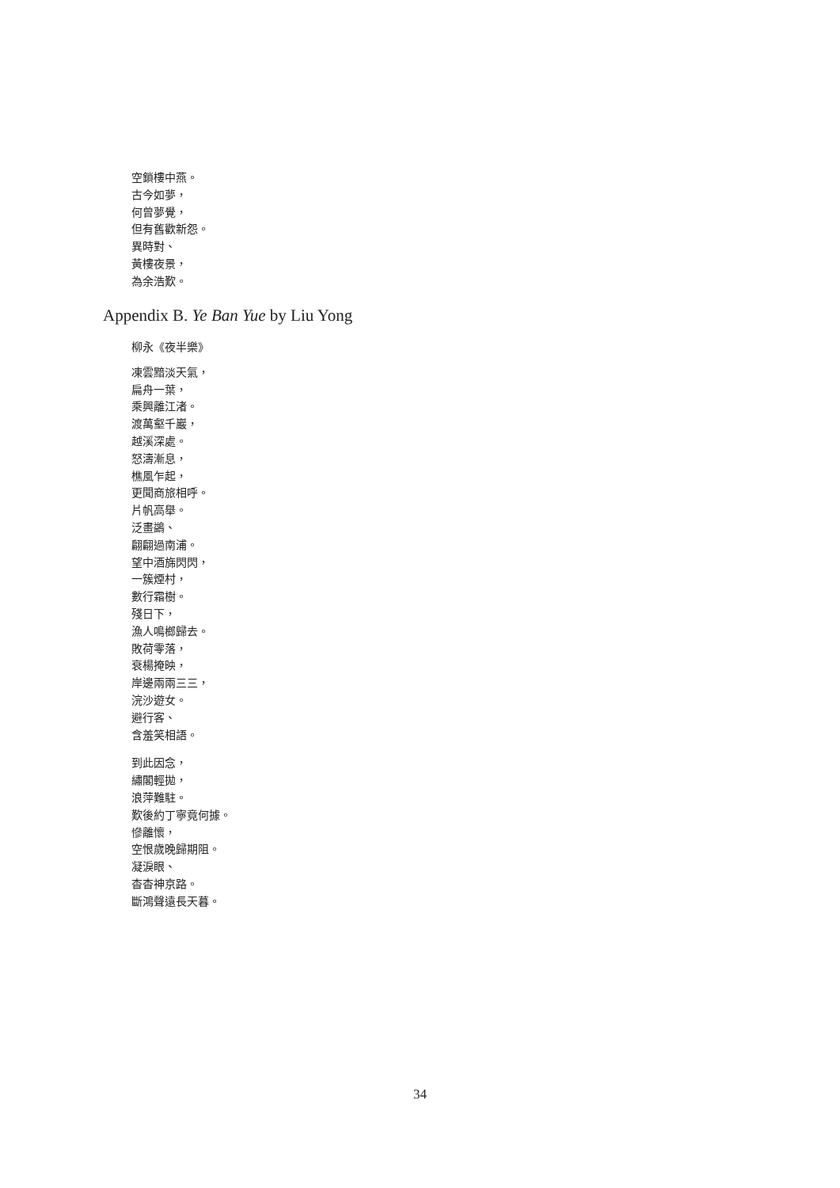空鎖樓中燕。
古今如夢，
何曾夢覺，
但有舊歡新怨。
異時對、
黃樓夜景，
為余浩歎。
Appendix B. Ye Ban Yue by Liu Yong
柳永《夜半樂》
凍雲黯淡天氣，
扁舟一葉，
乘興離江渚。
渡萬壑千巖，
越溪深處。
怒濤漸息，
樵風乍起，
更聞商旅相呼。
片帆高舉。
泛畫鷁、
翩翩過南浦。
望中酒旆閃閃，
一簇煙村，
數行霜樹。
殘日下，
漁人鳴榔歸去。
敗荷零落，
衰楊掩映，
岸邊兩兩三三，
浣沙遊女。
避行客、
含羞笑相語。
到此因念，
繡閣輕拋，
浪萍難駐。
歎後約丁寧竟何據。
慘離懷，
空恨歲晚歸期阻。
凝淚眼、
杳杳神京路。
斷鴻聲遠長天暮。
34